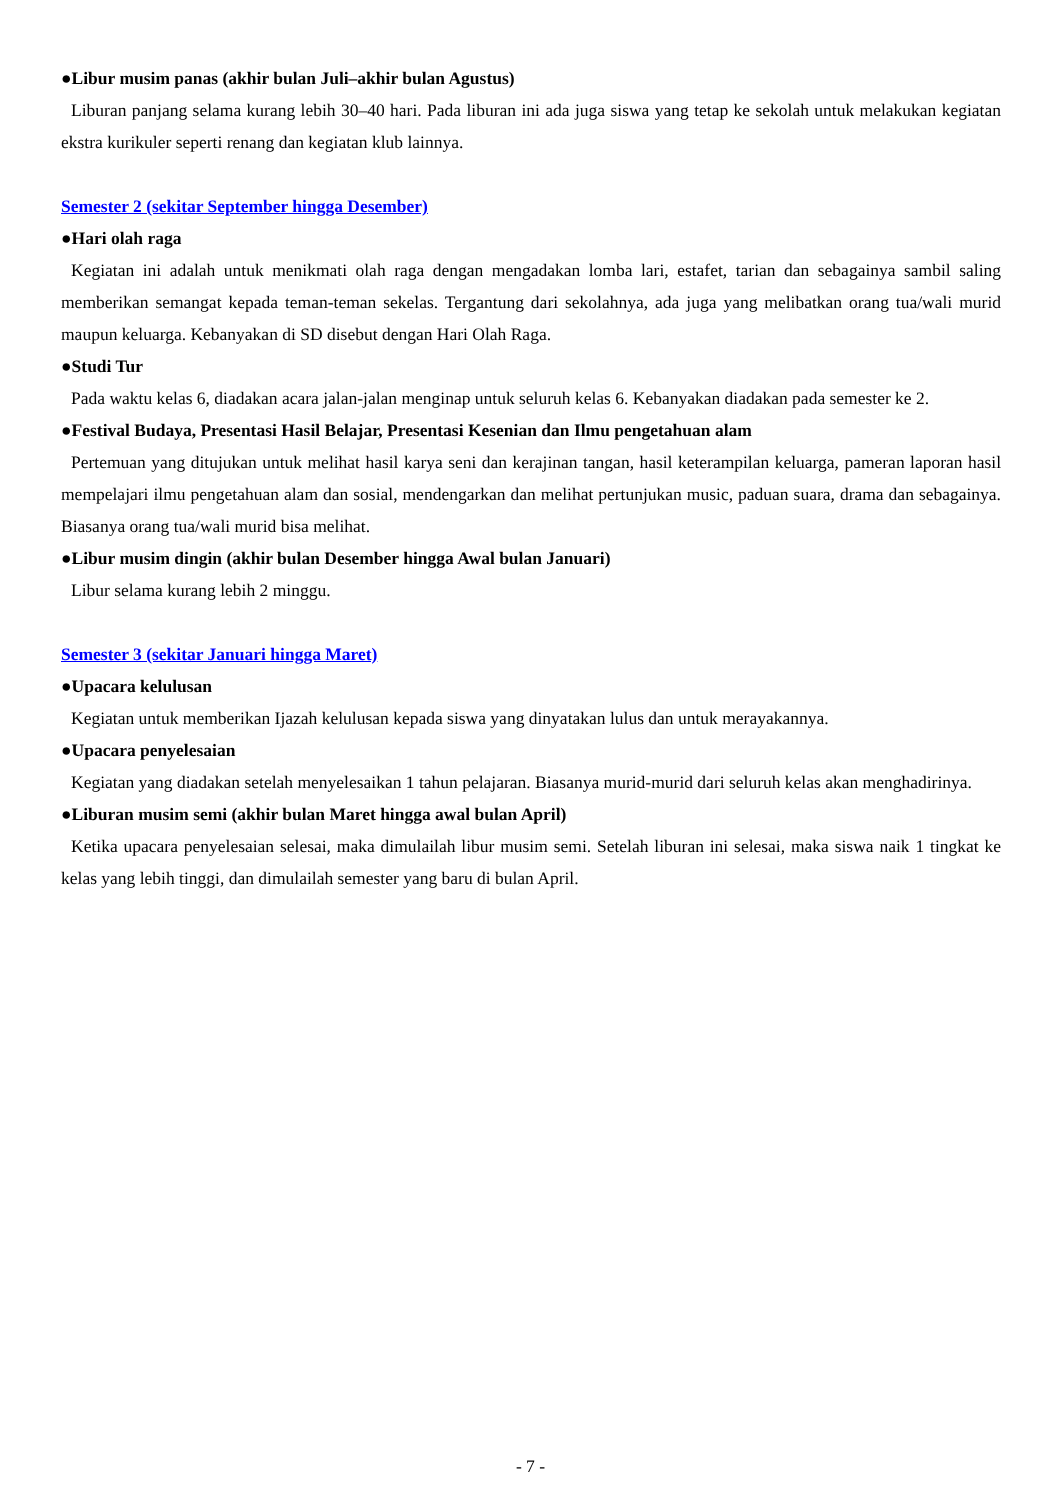●Libur musim panas (akhir bulan Juli–akhir bulan Agustus)
Liburan panjang selama kurang lebih 30–40 hari. Pada liburan ini ada juga siswa yang tetap ke sekolah untuk melakukan kegiatan ekstra kurikuler seperti renang dan kegiatan klub lainnya.
Semester 2 (sekitar September hingga Desember)
●Hari olah raga
Kegiatan ini adalah untuk menikmati olah raga dengan mengadakan lomba lari, estafet, tarian dan sebagainya sambil saling memberikan semangat kepada teman-teman sekelas. Tergantung dari sekolahnya, ada juga yang melibatkan orang tua/wali murid maupun keluarga. Kebanyakan di SD disebut dengan Hari Olah Raga.
●Studi Tur
Pada waktu kelas 6, diadakan acara jalan-jalan menginap untuk seluruh kelas 6. Kebanyakan diadakan pada semester ke 2.
●Festival Budaya, Presentasi Hasil Belajar, Presentasi Kesenian dan Ilmu pengetahuan alam
Pertemuan yang ditujukan untuk melihat hasil karya seni dan kerajinan tangan, hasil keterampilan keluarga, pameran laporan hasil mempelajari ilmu pengetahuan alam dan sosial, mendengarkan dan melihat pertunjukan music, paduan suara, drama dan sebagainya. Biasanya orang tua/wali murid bisa melihat.
●Libur musim dingin (akhir bulan Desember hingga Awal bulan Januari)
Libur selama kurang lebih 2 minggu.
Semester 3 (sekitar Januari hingga Maret)
●Upacara kelulusan
Kegiatan untuk memberikan Ijazah kelulusan kepada siswa yang dinyatakan lulus dan untuk merayakannya.
●Upacara penyelesaian
Kegiatan yang diadakan setelah menyelesaikan 1 tahun pelajaran. Biasanya murid-murid dari seluruh kelas akan menghadirinya.
●Liburan musim semi (akhir bulan Maret hingga awal bulan April)
Ketika upacara penyelesaian selesai, maka dimulailah libur musim semi. Setelah liburan ini selesai, maka siswa naik 1 tingkat ke kelas yang lebih tinggi, dan dimulailah semester yang baru di bulan April.
- 7 -